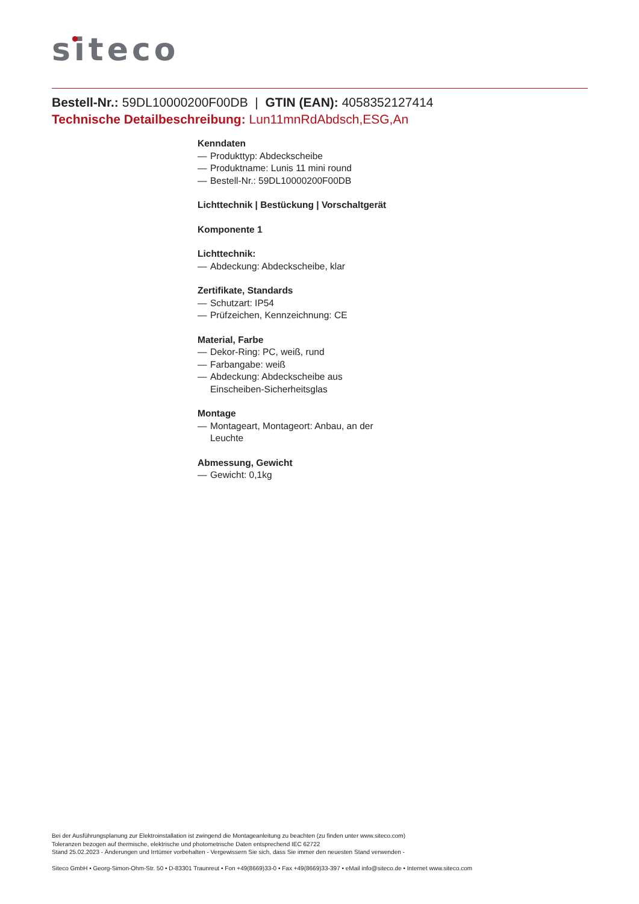siteco
Bestell-Nr.: 59DL10000200F00DB | GTIN (EAN): 4058352127414
Technische Detailbeschreibung: Lun11mnRdAbdsch,ESG,An
Kenndaten
— Produkttyp: Abdeckscheibe
— Produktname: Lunis 11 mini round
— Bestell-Nr.: 59DL10000200F00DB
Lichttechnik | Bestückung | Vorschaltgerät
Komponente 1
Lichttechnik:
— Abdeckung: Abdeckscheibe, klar
Zertifikate, Standards
— Schutzart: IP54
— Prüfzeichen, Kennzeichnung: CE
Material, Farbe
— Dekor-Ring: PC, weiß, rund
— Farbangabe: weiß
— Abdeckung: Abdeckscheibe aus Einscheiben-Sicherheitsglas
Montage
— Montageart, Montageort: Anbau, an der Leuchte
Abmessung, Gewicht
— Gewicht: 0,1kg
Bei der Ausführungsplanung zur Elektroinstallation ist zwingend die Montageanleitung zu beachten (zu finden unter www.siteco.com)
Toleranzen bezogen auf thermische, elektrische und photometrische Daten entsprechend IEC 62722
Stand 25.02.2023 - Änderungen und Irrtümer vorbehalten - Vergewissern Sie sich, dass Sie immer den neuesten Stand verwenden -
Siteco GmbH • Georg-Simon-Ohm-Str. 50 • D-83301 Traunreut • Fon +49(8669)33-0 • Fax +49(8669)33-397 • eMail info@siteco.de • Internet www.siteco.com